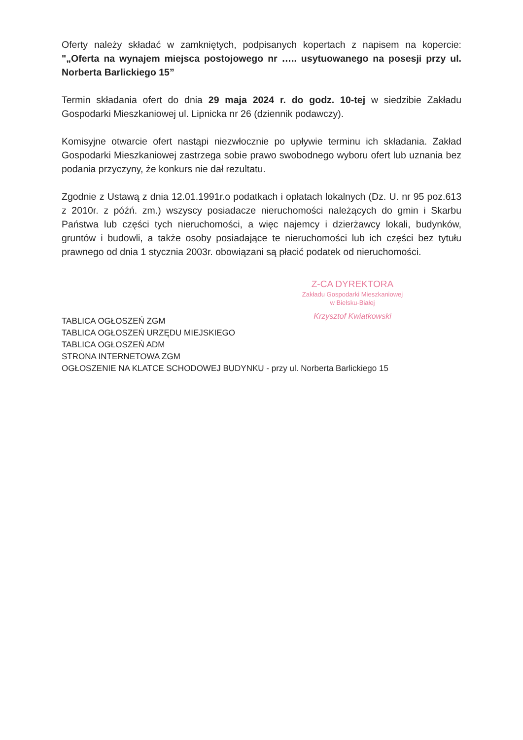Oferty należy składać w zamkniętych, podpisanych kopertach z napisem na kopercie: "„Oferta na wynajem miejsca postojowego nr ….. usytuowanego na posesji przy ul. Norberta Barlickiego 15”
Termin składania ofert do dnia 29 maja 2024 r. do godz. 10-tej w siedzibie Zakładu Gospodarki Mieszkaniowej ul. Lipnicka nr 26 (dziennik podawczy).
Komisyjne otwarcie ofert nastąpi niezwłocznie po upływie terminu ich składania. Zakład Gospodarki Mieszkaniowej zastrzega sobie prawo swobodnego wyboru ofert lub uznania bez podania przyczyny, że konkurs nie dał rezultatu.
Zgodnie z Ustawą z dnia 12.01.1991r.o podatkach i opłatach lokalnych (Dz. U. nr 95 poz.613 z 2010r. z późń. zm.) wszyscy posiadacze nieruchomości należących do gmin i Skarbu Państwa lub części tych nieruchomości, a więc najemcy i dzierżawcy lokali, budynków, gruntów i budowli, a także osoby posiadające te nieruchomości lub ich części bez tytułu prawnego od dnia 1 stycznia 2003r. obowiązani są płacić podatek od nieruchomości.
Z-CA DYREKTORA
Zakładu Gospodarki Mieszkaniowej
w Bielsku-Białej
Krzysztof Kwiatkowski
TABLICA OGŁOSZEŃ ZGM
TABLICA OGŁOSZEŃ URZĘDU MIEJSKIEGO
TABLICA OGŁOSZEŃ ADM
STRONA INTERNETOWA ZGM
OGŁOSZENIE NA KLATCE SCHODOWEJ BUDYNKU - przy ul. Norberta Barlickiego 15